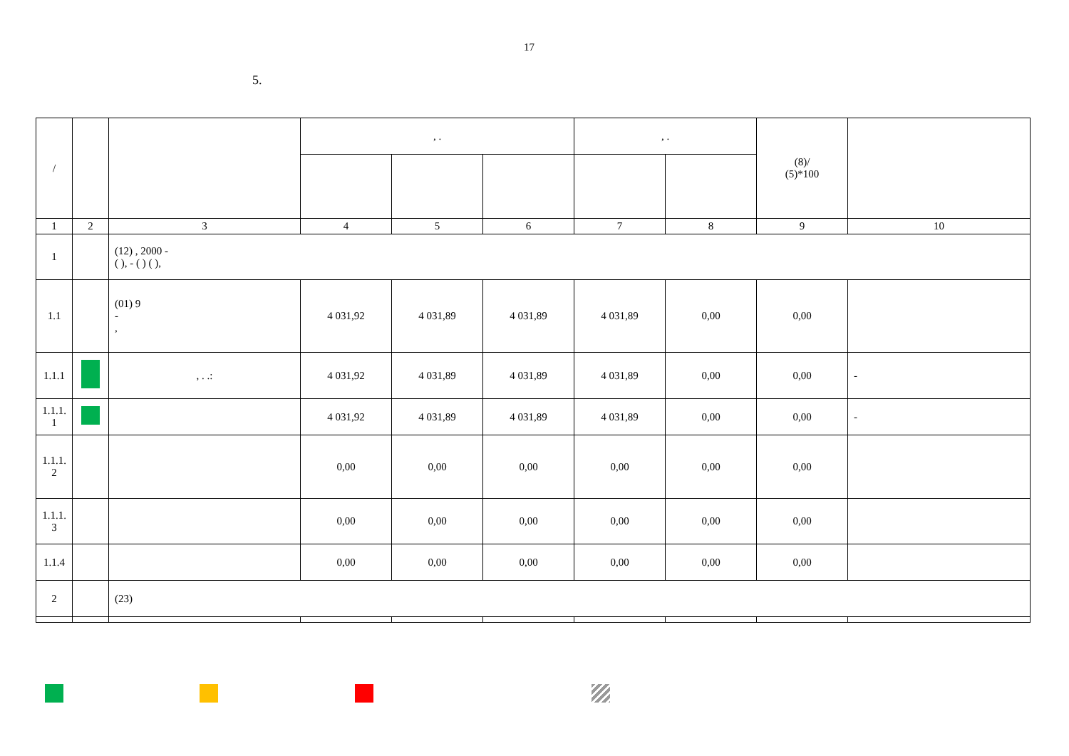17
5.
| / | | | , . | | | , . | | (8)/ (5)*100 | |
| --- | --- | --- | --- | --- | --- | --- | --- | --- | --- |
| 1 | 2 | 3 | 4 | 5 | 6 | 7 | 8 | 9 | 10 |
| 1 | | (12) , 2000 - ( ), - ( ) ( ), | | | | | | | |
| 1.1 | | (01) 9 - , | 4 031,92 | 4 031,89 | 4 031,89 | 4 031,89 | 0,00 | 0,00 | |
| 1.1.1 | | , . .: | 4 031,92 | 4 031,89 | 4 031,89 | 4 031,89 | 0,00 | 0,00 | - |
| 1.1.1. 1 | | | 4 031,92 | 4 031,89 | 4 031,89 | 4 031,89 | 0,00 | 0,00 | - |
| 1.1.1. 2 | | | 0,00 | 0,00 | 0,00 | 0,00 | 0,00 | 0,00 | |
| 1.1.1. 3 | | | 0,00 | 0,00 | 0,00 | 0,00 | 0,00 | 0,00 | |
| 1.1.4 | | | 0,00 | 0,00 | 0,00 | 0,00 | 0,00 | 0,00 | |
| 2 | | (23) | | | | | | | |